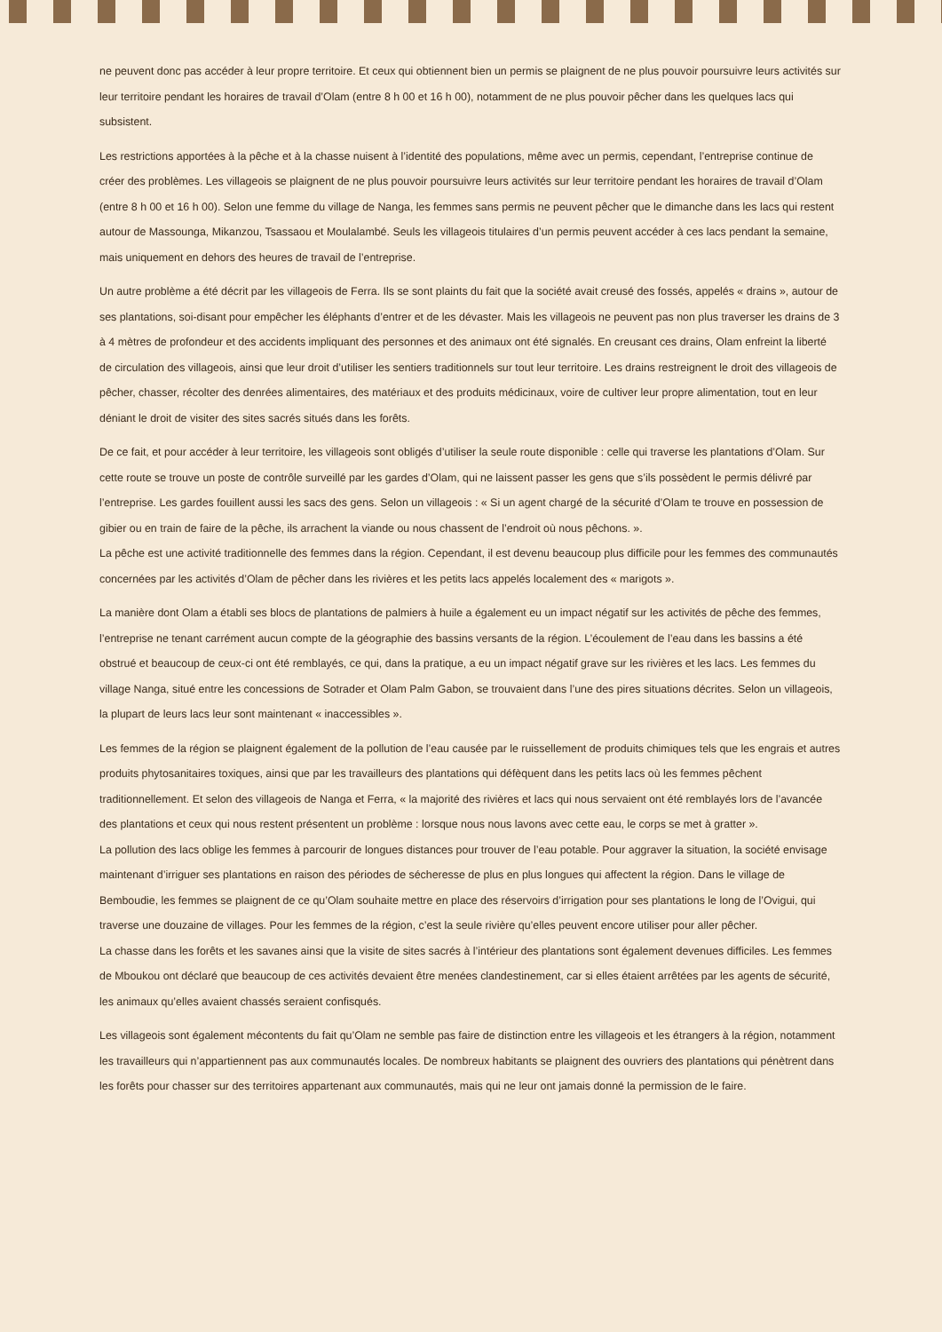ne peuvent donc pas accéder à leur propre territoire. Et ceux qui obtiennent bien un permis se plaignent de ne plus pouvoir poursuivre leurs activités sur leur territoire pendant les horaires de travail d’Olam (entre 8 h 00 et 16 h 00), notamment de ne plus pouvoir pêcher dans les quelques lacs qui subsistent.
Les restrictions apportées à la pêche et à la chasse nuisent à l’identité des populations, même avec un permis, cependant, l’entreprise continue de créer des problèmes. Les villageois se plaignent de ne plus pouvoir poursuivre leurs activités sur leur territoire pendant les horaires de travail d’Olam (entre 8 h 00 et 16 h 00). Selon une femme du village de Nanga, les femmes sans permis ne peuvent pêcher que le dimanche dans les lacs qui restent autour de Massounga, Mikanzou, Tsassaou et Moulalambé. Seuls les villageois titulaires d’un permis peuvent accéder à ces lacs pendant la semaine, mais uniquement en dehors des heures de travail de l’entreprise.
Un autre problème a été décrit par les villageois de Ferra. Ils se sont plaints du fait que la société avait creusé des fossés, appelés « drains », autour de ses plantations, soi-disant pour empêcher les éléphants d’entrer et de les dévaster. Mais les villageois ne peuvent pas non plus traverser les drains de 3 à 4 mètres de profondeur et des accidents impliquant des personnes et des animaux ont été signalés. En creusant ces drains, Olam enfreint la liberté de circulation des villageois, ainsi que leur droit d’utiliser les sentiers traditionnels sur tout leur territoire. Les drains restreignent le droit des villageois de pêcher, chasser, récolter des denrées alimentaires, des matériaux et des produits médicinaux, voire de cultiver leur propre alimentation, tout en leur déniant le droit de visiter des sites sacrés situés dans les forêts.
De ce fait, et pour accéder à leur territoire, les villageois sont obligés d’utiliser la seule route disponible : celle qui traverse les plantations d’Olam. Sur cette route se trouve un poste de contrôle surveillé par les gardes d’Olam, qui ne laissent passer les gens que s’ils possèdent le permis délivré par l’entreprise. Les gardes fouillent aussi les sacs des gens. Selon un villageois : « Si un agent chargé de la sécurité d’Olam te trouve en possession de gibier ou en train de faire de la pêche, ils arrachent la viande ou nous chassent de l’endroit où nous pêchons. ».
La pêche est une activité traditionnelle des femmes dans la région. Cependant, il est devenu beaucoup plus difficile pour les femmes des communautés concernées par les activités d’Olam de pêcher dans les rivières et les petits lacs appelés localement des « marigots ».
La manière dont Olam a établi ses blocs de plantations de palmiers à huile a également eu un impact négatif sur les activités de pêche des femmes, l’entreprise ne tenant carrément aucun compte de la géographie des bassins versants de la région. L’écoulement de l’eau dans les bassins a été obstrué et beaucoup de ceux-ci ont été remblayés, ce qui, dans la pratique, a eu un impact négatif grave sur les rivières et les lacs. Les femmes du village Nanga, situé entre les concessions de Sotrader et Olam Palm Gabon, se trouvaient dans l’une des pires situations décrites. Selon un villageois, la plupart de leurs lacs leur sont maintenant « inaccessibles ».
Les femmes de la région se plaignent également de la pollution de l’eau causée par le ruissellement de produits chimiques tels que les engrais et autres produits phytosanitaires toxiques, ainsi que par les travailleurs des plantations qui défèquent dans les petits lacs où les femmes pêchent traditionnellement. Et selon des villageois de Nanga et Ferra, « la majorité des rivières et lacs qui nous servaient ont été remblayés lors de l’avancée des plantations et ceux qui nous restent présentent un problème : lorsque nous nous lavons avec cette eau, le corps se met à gratter ».
La pollution des lacs oblige les femmes à parcourir de longues distances pour trouver de l’eau potable. Pour aggraver la situation, la société envisage maintenant d’irriguer ses plantations en raison des périodes de sécheresse de plus en plus longues qui affectent la région. Dans le village de Bemboudie, les femmes se plaignent de ce qu’Olam souhaite mettre en place des réservoirs d’irrigation pour ses plantations le long de l’Ovigui, qui traverse une douzaine de villages. Pour les femmes de la région, c’est la seule rivière qu’elles peuvent encore utiliser pour aller pêcher.
La chasse dans les forêts et les savanes ainsi que la visite de sites sacrés à l’intérieur des plantations sont également devenues difficiles. Les femmes de Mboukou ont déclaré que beaucoup de ces activités devaient être menées clandestinement, car si elles étaient arrêtées par les agents de sécurité, les animaux qu’elles avaient chassés seraient confisqués.
Les villageois sont également mécontents du fait qu’Olam ne semble pas faire de distinction entre les villageois et les étrangers à la région, notamment les travailleurs qui n’appartiennent pas aux communautés locales. De nombreux habitants se plaignent des ouvriers des plantations qui pénètrent dans les forêts pour chasser sur des territoires appartenant aux communautés, mais qui ne leur ont jamais donné la permission de le faire.